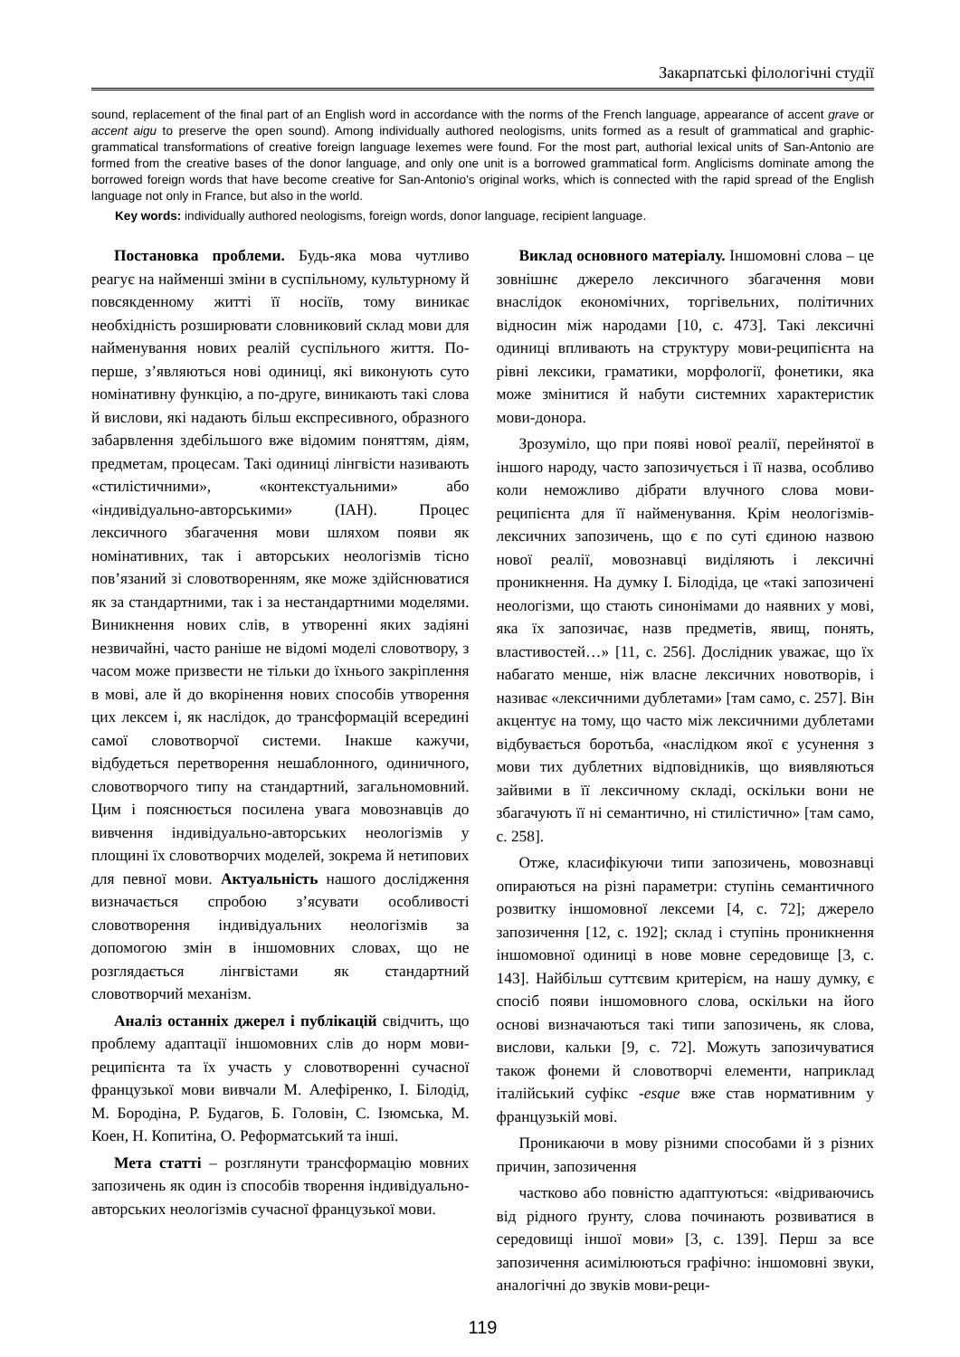Закарпатські філологічні студії
sound, replacement of the final part of an English word in accordance with the norms of the French language, appearance of accent grave or accent aigu to preserve the open sound). Among individually authored neologisms, units formed as a result of grammatical and graphic-grammatical transformations of creative foreign language lexemes were found. For the most part, authorial lexical units of San-Antonio are formed from the creative bases of the donor language, and only one unit is a borrowed grammatical form. Anglicisms dominate among the borrowed foreign words that have become creative for San-Antonio's original works, which is connected with the rapid spread of the English language not only in France, but also in the world.
Key words: individually authored neologisms, foreign words, donor language, recipient language.
Постановка проблеми. Будь-яка мова чутливо реагує на найменші зміни в суспільному, культурному й повсякденному житті її носіїв, тому виникає необхідність розширювати словниковий склад мови для найменування нових реалій суспільного життя. По-перше, з’являються нові одиниці, які виконують суто номінативну функцію, а по-друге, виникають такі слова й вислови, які надають більш експресивного, образного забарвлення здебільшого вже відомим поняттям, діям, предметам, процесам. Такі одиниці лінгвісти називають «стилістичними», «контекстуальними» або «індивідуально-авторськими» (ІАН). Процес лексичного збагачення мови шляхом появи як номінативних, так і авторських неологізмів тісно пов’язаний зі словотворенням, яке може здійснюватися як за стандартними, так і за нестандартними моделями. Виникнення нових слів, в утворенні яких задіяні незвичайні, часто раніше не відомі моделі словотвору, з часом може призвести не тільки до їхнього закріплення в мові, але й до вкорінення нових способів утворення цих лексем і, як наслідок, до трансформацій всередині самої словотворчої системи. Інакше кажучи, відбудеться перетворення нешаблонного, одиничного, словотворчого типу на стандартний, загальномовний. Цим і пояснюється посилена увага мовознавців до вивчення індивідуально-авторських неологізмів у площині їх словотворчих моделей, зокрема й нетипових для певної мови. Актуальність нашого дослідження визначається спробою з’ясувати особливості словотворення індивідуальних неологізмів за допомогою змін в іншомовних словах, що не розглядається лінгвістами як стандартний словотворчий механізм.
Аналіз останніх джерел і публікацій свідчить, що проблему адаптації іншомовних слів до норм мови-реципієнта та їх участь у словотворенні сучасної французької мови вивчали М. Алефіренко, І. Білодід, М. Бородіна, Р. Будагов, Б. Головін, С. Ізюмська, М. Коен, Н. Копитіна, О. Реформатський та інші.
Мета статті – розглянути трансформацію мовних запозичень як один із способів творення індивідуально-авторських неологізмів сучасної французької мови.
Виклад основного матеріалу. Іншомовні слова – це зовнішнє джерело лексичного збагачення мови внаслідок економічних, торгівельних, політичних відносин між народами [10, с. 473]. Такі лексичні одиниці впливають на структуру мови-реципієнта на рівні лексики, граматики, морфології, фонетики, яка може змінитися й набути системних характеристик мови-донора.
Зрозуміло, що при появі нової реалії, перейнятої в іншого народу, часто запозичується і її назва, особливо коли неможливо дібрати влучного слова мови-реципієнта для її найменування. Крім неологізмів-лексичних запозичень, що є по суті єдиною назвою нової реалії, мовознавці виділяють і лексичні проникнення. На думку І. Білодіда, це «такі запозичені неологізми, що стають синонімами до наявних у мові, яка їх запозичає, назв предметів, явищ, понять, властивостей…» [11, с. 256]. Дослідник уважає, що їх набагато менше, ніж власне лексичних новотворів, і називає «лексичними дублетами» [там само, с. 257]. Він акцентує на тому, що часто між лексичними дублетами відбувається боротьба, «наслідком якої є усунення з мови тих дублетних відповідників, що виявляються зайвими в її лексичному складі, оскільки вони не збагачують її ні семантично, ні стилістично» [там само, с. 258].
Отже, класифікуючи типи запозичень, мовознавці опираються на різні параметри: ступінь семантичного розвитку іншомовної лексеми [4, с. 72]; джерело запозичення [12, с. 192]; склад і ступінь проникнення іншомовної одиниці в нове мовне середовище [3, с. 143]. Найбільш суттєвим критерієм, на нашу думку, є спосіб появи іншомовного слова, оскільки на його основі визначаються такі типи запозичень, як слова, вислови, кальки [9, с. 72]. Можуть запозичуватися також фонеми й словотворчі елементи, наприклад італійський суфікс -esque вже став нормативним у французькій мові.
Проникаючи в мову різними способами й з різних причин, запозичення
частково або повністю адаптуються: «відриваючись від рідного ґрунту, слова починають розвиватися в середовищі іншої мови» [3, с. 139]. Перш за все запозичення асимілюються графічно: іншомовні звуки, аналогічні до звуків мови-реци-
119